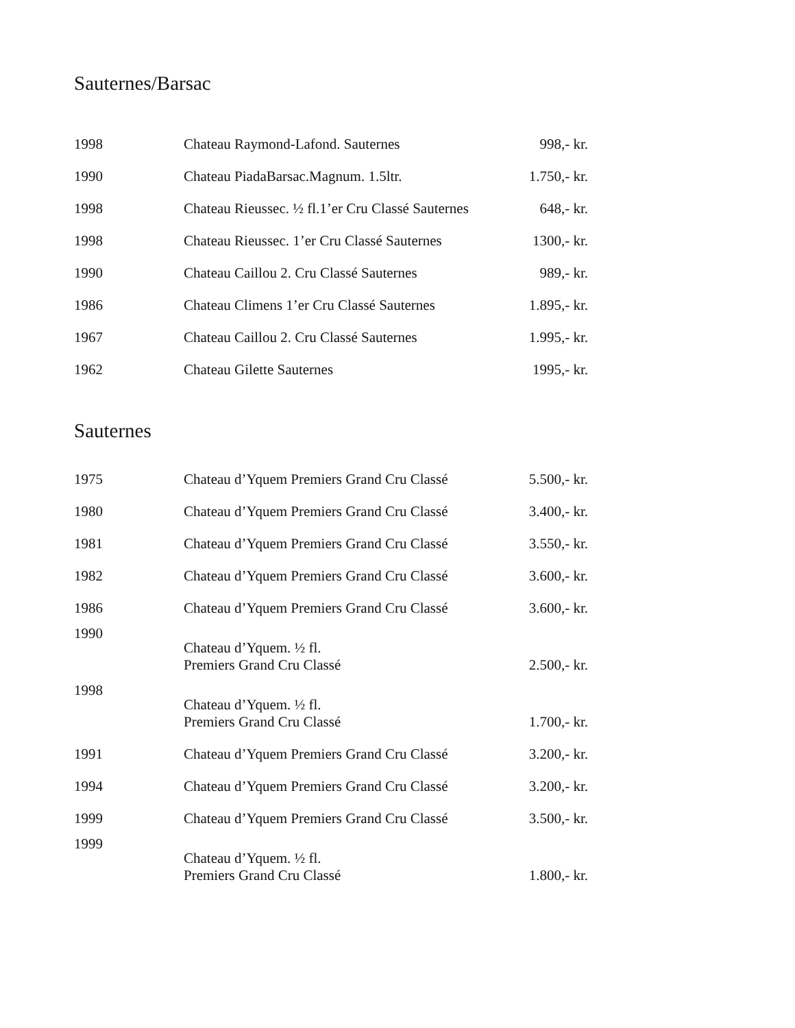Sauternes/Barsac
| 1998 | Chateau Raymond-Lafond. Sauternes | 998,- kr. |
| 1990 | Chateau PiadaBarsac.Magnum. 1.5ltr. | 1.750,- kr. |
| 1998 | Chateau Rieussec. ½ fl.1’er Cru Classé Sauternes | 648,- kr. |
| 1998 | Chateau Rieussec. 1’er Cru Classé Sauternes | 1300,- kr. |
| 1990 | Chateau Caillou 2. Cru Classé Sauternes | 989,- kr. |
| 1986 | Chateau Climens 1’er Cru Classé Sauternes | 1.895,- kr. |
| 1967 | Chateau Caillou 2. Cru Classé Sauternes | 1.995,- kr. |
| 1962 | Chateau Gilette Sauternes | 1995,- kr. |
Sauternes
| 1975 | Chateau d’Yquem Premiers Grand Cru Classé | 5.500,- kr. |
| 1980 | Chateau d’Yquem Premiers Grand Cru Classé | 3.400,- kr. |
| 1981 | Chateau d’Yquem Premiers Grand Cru Classé | 3.550,- kr. |
| 1982 | Chateau d’Yquem Premiers Grand Cru Classé | 3.600,- kr. |
| 1986 | Chateau d’Yquem Premiers Grand Cru Classé | 3.600,- kr. |
| 1990 | Chateau d’Yquem. ½ fl. Premiers Grand Cru Classé | 2.500,- kr. |
| 1998 | Chateau d’Yquem. ½ fl. Premiers Grand Cru Classé | 1.700,- kr. |
| 1991 | Chateau d’Yquem Premiers Grand Cru Classé | 3.200,- kr. |
| 1994 | Chateau d’Yquem Premiers Grand Cru Classé | 3.200,- kr. |
| 1999 | Chateau d’Yquem Premiers Grand Cru Classé | 3.500,- kr. |
| 1999 | Chateau d’Yquem. ½ fl. Premiers Grand Cru Classé | 1.800,- kr. |